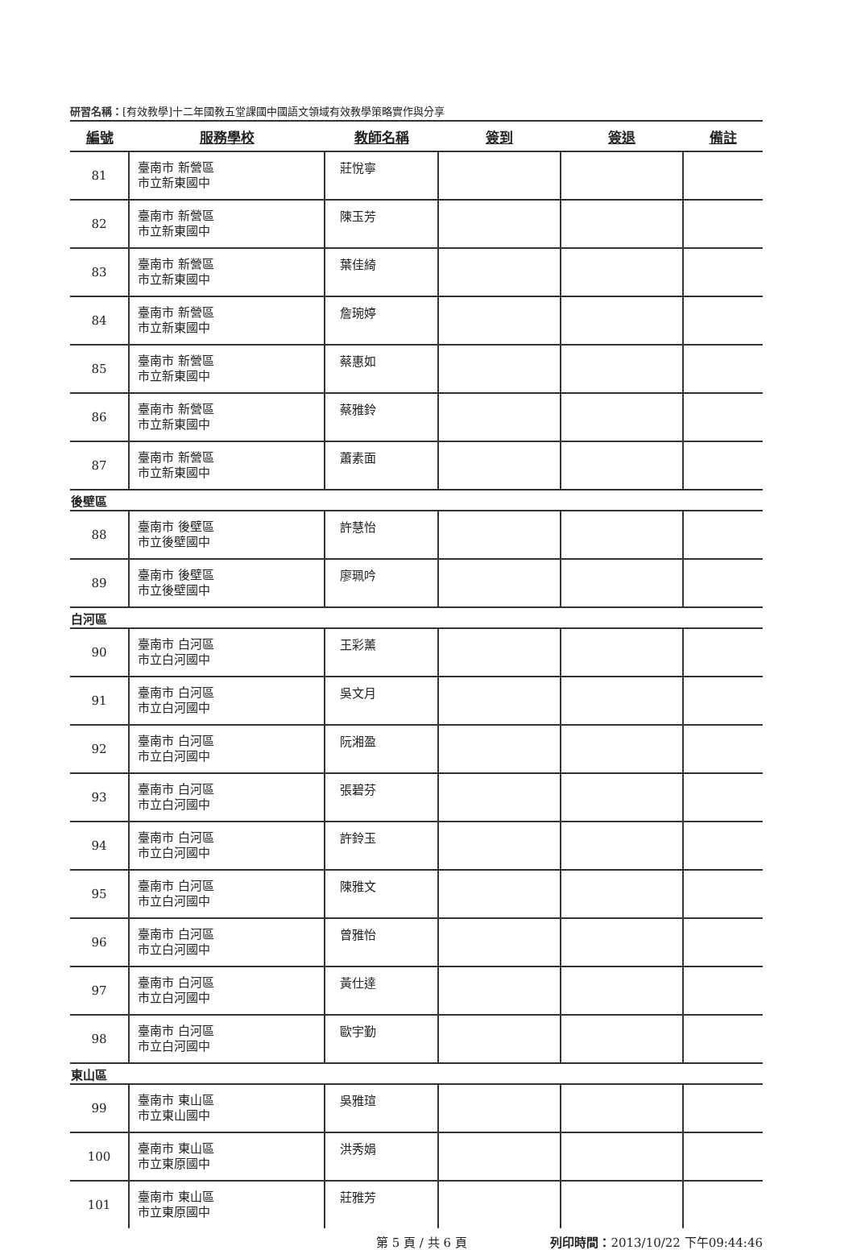研習名稱：[有效教學]十二年國教五堂課國中國語文領域有效教學策略實作與分享
| 編號 | 服務學校 | 教師名稱 | 簽到 | 簽退 | 備註 |
| --- | --- | --- | --- | --- | --- |
| 81 | 臺南市 新營區 市立新東國中 | 莊悅寧 | | | |
| 82 | 臺南市 新營區 市立新東國中 | 陳玉芳 | | | |
| 83 | 臺南市 新營區 市立新東國中 | 葉佳綺 | | | |
| 84 | 臺南市 新營區 市立新東國中 | 詹琬婷 | | | |
| 85 | 臺南市 新營區 市立新東國中 | 蔡惠如 | | | |
| 86 | 臺南市 新營區 市立新東國中 | 蔡雅鈴 | | | |
| 87 | 臺南市 新營區 市立新東國中 | 蕭素面 | | | |
| 後壁區 | | | | | |
| 88 | 臺南市 後壁區 市立後壁國中 | 許慧怡 | | | |
| 89 | 臺南市 後壁區 市立後壁國中 | 廖珮吟 | | | |
| 白河區 | | | | | |
| 90 | 臺南市 白河區 市立白河國中 | 王彩薰 | | | |
| 91 | 臺南市 白河區 市立白河國中 | 吳文月 | | | |
| 92 | 臺南市 白河區 市立白河國中 | 阮湘盈 | | | |
| 93 | 臺南市 白河區 市立白河國中 | 張碧芬 | | | |
| 94 | 臺南市 白河區 市立白河國中 | 許鈴玉 | | | |
| 95 | 臺南市 白河區 市立白河國中 | 陳雅文 | | | |
| 96 | 臺南市 白河區 市立白河國中 | 曾雅怡 | | | |
| 97 | 臺南市 白河區 市立白河國中 | 黃仕達 | | | |
| 98 | 臺南市 白河區 市立白河國中 | 歐宇勤 | | | |
| 東山區 | | | | | |
| 99 | 臺南市 東山區 市立東山國中 | 吳雅瑄 | | | |
| 100 | 臺南市 東山區 市立東原國中 | 洪秀娟 | | | |
| 101 | 臺南市 東山區 市立東原國中 | 莊雅芳 | | | |
第 5 頁 / 共 6 頁 列印時間：2013/10/22 下午09:44:46